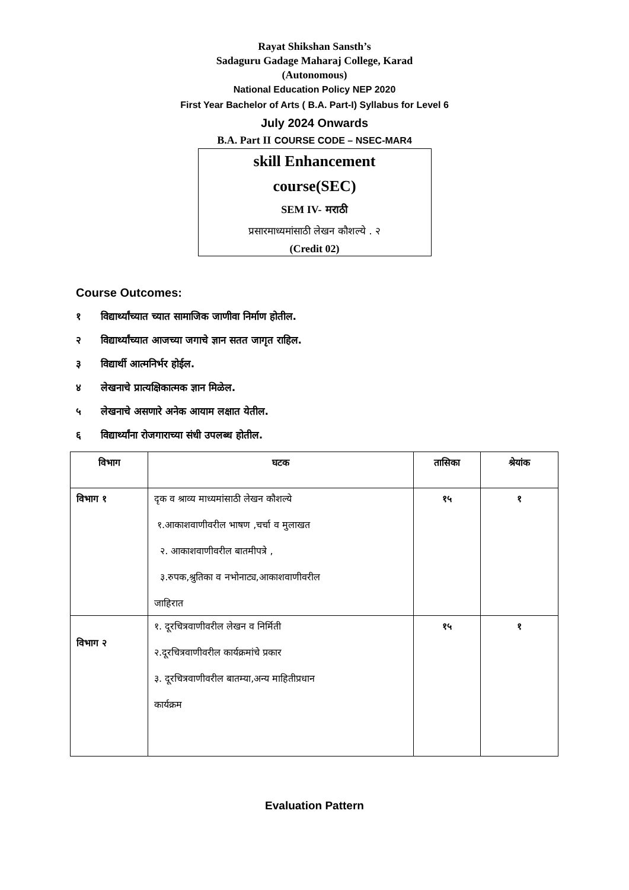Rayat Shikshan Sansth’s
Sadaguru Gadage Maharaj College, Karad
(Autonomous)
National Education Policy NEP 2020
First Year Bachelor of Arts ( B.A. Part-I) Syllabus for Level 6
July 2024 Onwards
B.A. Part II COURSE CODE – NSEC-MAR4
skill Enhancement
course(SEC)
SEM IV- मराठी
प्रसारमाध्यमांसाठी लेखन कौशल्ये . २
(Credit 02)
Course Outcomes:
१ विद्यार्थ्यांच्यात च्यात सामाजिक जाणीवा निर्माण होतील.
२ विद्यार्थ्यांच्यात आजच्या जगाचे ज्ञान सतत जागृत राहिल.
३ विद्यार्थी आत्मनिर्भर होईल.
४ लेखनाचे प्रात्यक्षिकात्मक ज्ञान मिळेल.
५ लेखनाचे असणारे अनेक आयाम लक्षात येतील.
६ विद्यार्थ्यांना रोजगाराच्या संधी उपलब्ध होतील.
| विभाग | घटक | तासिका | श्रेयांक |
| --- | --- | --- | --- |
| विभाग १ | दृक व श्राव्य माध्यमांसाठी लेखन कौशल्ये १.आकाशवाणीवरील भाषण ,चर्चा व मुलाखत २. आकाशवाणीवरील बातमीपत्रे , ३.रुपक,श्रुतिका व नभोनाट्य,आकाशवाणीवरील जाहिरात | १५ | १ |
| विभाग २ | १. दूरचित्रवाणीवरील लेखन व निर्मिती २.दूरचित्रवाणीवरील कार्यक्रमांचे प्रकार ३. दूरचित्रवाणीवरील बातम्या,अन्य माहितीप्रधान कार्यक्रम | १५ | १ |
Evaluation Pattern